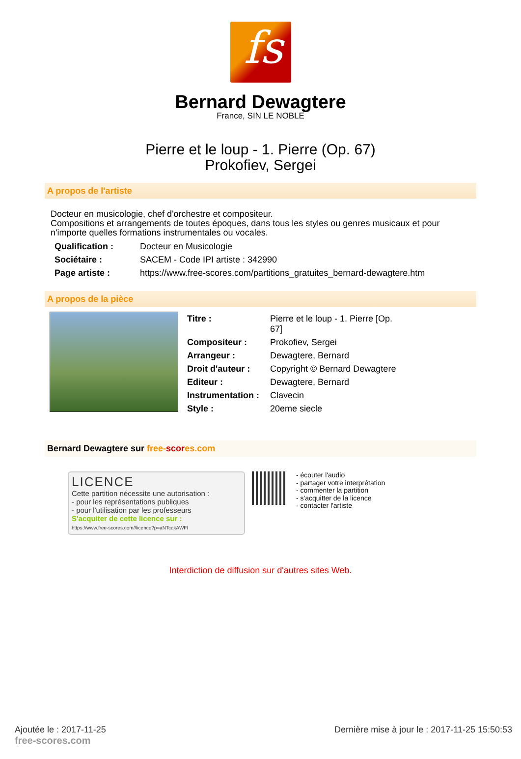fs
Bernard Dewagtere
France, SIN LE NOBLE
Pierre et le loup - 1. Pierre (Op. 67)
Prokofiev, Sergei
A propos de l'artiste
Docteur en musicologie, chef d'orchestre et compositeur.
Compositions et arrangements de toutes époques, dans tous les styles ou genres musicaux et pour n'importe quelles formations instrumentales ou vocales.
| Qualification : | Docteur en Musicologie |
| Sociétaire : | SACEM - Code IPI artiste : 342990 |
| Page artiste : | https://www.free-scores.com/partitions_gratuites_bernard-dewagtere.htm |
A propos de la pièce
| Titre : | Pierre et le loup - 1. Pierre [Op. 67] |
| Compositeur : | Prokofiev, Sergei |
| Arrangeur : | Dewagtere, Bernard |
| Droit d'auteur : | Copyright © Bernard Dewagtere |
| Editeur : | Dewagtere, Bernard |
| Instrumentation : | Clavecin |
| Style : | 20eme siecle |
Bernard Dewagtere sur free-scores.com
LICENCE
Cette partition nécessite une autorisation :
- pour les représentations publiques
- pour l'utilisation par les professeurs
S'acquiter de cette licence sur :
https://www.free-scores.com//licence?p=aNTcqkAWFI
- écouter l'audio
- partager votre interprétation
- commenter la partition
- s'acquitter de la licence
- contacter l'artiste
Interdiction de diffusion sur d'autres sites Web.
Ajoutée le : 2017-11-25
free-scores.com
Dernière mise à jour le : 2017-11-25 15:50:53